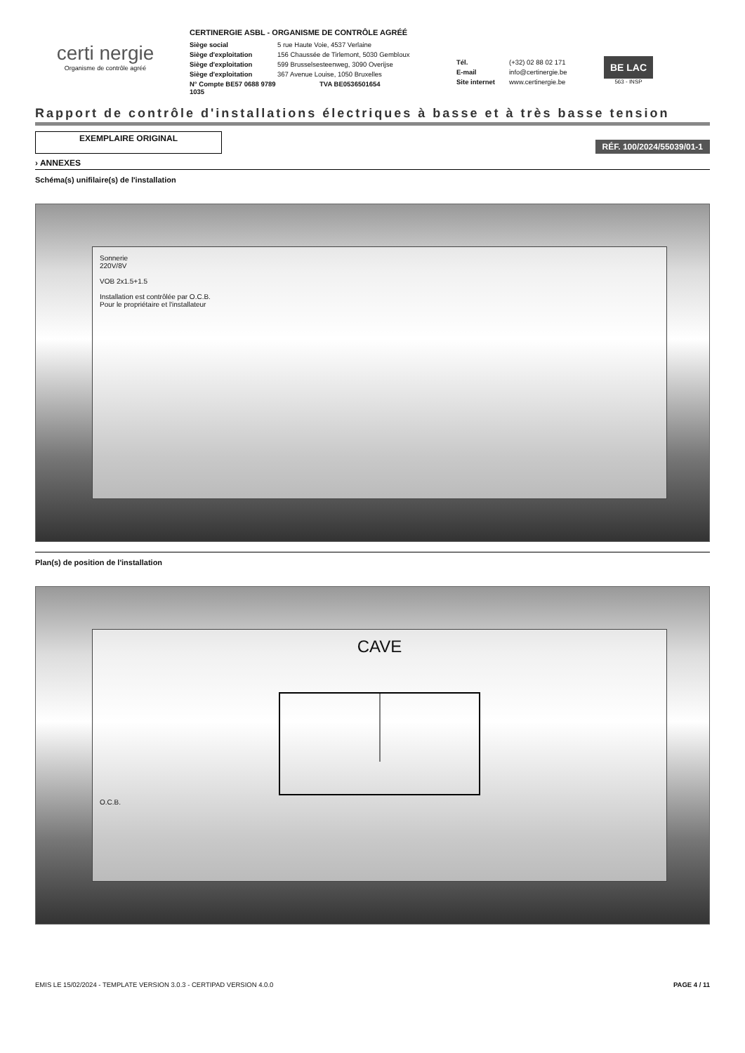certi nergie
Organisme de contrôle agréé
CERTINERGIE ASBL - ORGANISME DE CONTRÔLE AGRÉÉ
Siège social 5 rue Haute Voie, 4537 Verlaine
Siège d'exploitation 156 Chaussée de Tirlemont, 5030 Gembloux
Siège d'exploitation 599 Brusselsesteenweg, 3090 Overijse
Siège d'exploitation 367 Avenue Louise, 1050 Bruxelles
N° Compte BE57 0688 9789 1035 TVA BE0536501654
Tél. (+32) 02 88 02 171
E-mail info@certinergie.be
Site internet www.certinergie.be
BE LAC
563 - INSP
Rapport de contrôle d'installations électriques à basse et à très basse tension
EXEMPLAIRE ORIGINAL
RÉF. 100/2024/55039/01-1
› ANNEXES
Schéma(s) unifilaire(s) de l'installation
Sonnerie
220V/8V
VOB 2x1.5+1.5
Installation est contrôlée par O.C.B.
Pour le propriétaire et l'installateur
Plan(s) de position de l'installation
CAVE
O.C.B.
EMIS LE 15/02/2024 - TEMPLATE VERSION 3.0.3 - CERTIPAD VERSION 4.0.0 PAGE 4 / 11